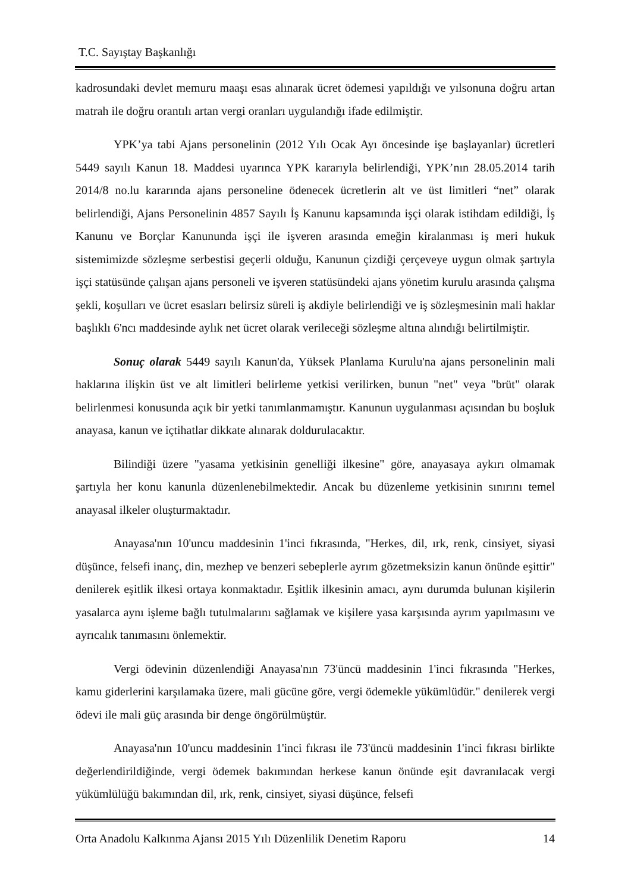T.C. Sayıştay Başkanlığı
kadrosundaki devlet memuru maaşı esas alınarak ücret ödemesi yapıldığı ve yılsonuna doğru artan matrah ile doğru orantılı artan vergi oranları uygulandığı ifade edilmiştir.
YPK’ya tabi Ajans personelinin (2012 Yılı Ocak Ayı öncesinde işe başlayanlar) ücretleri 5449 sayılı Kanun 18. Maddesi uyarınca YPK kararıyla belirlendiği, YPK’nın 28.05.2014 tarih 2014/8 no.lu kararında ajans personeline ödenecek ücretlerin alt ve üst limitleri “net” olarak belirlendiği, Ajans Personelinin 4857 Sayılı İş Kanunu kapsamında işçi olarak istihdam edildiği, İş Kanunu ve Borçlar Kanununda işçi ile işveren arasında emeğin kiralanması iş meri hukuk sistemimizde sözleşme serbestisi geçerli olduğu, Kanunun çizdiği çerçeveye uygun olmak şartıyla işçi statüsünde çalışan ajans personeli ve işveren statüsündeki ajans yönetim kurulu arasında çalışma şekli, koşulları ve ücret esasları belirsiz süreli iş akdiyle belirlendiği ve iş sözleşmesinin mali haklar başlıklı 6'ncı maddesinde aylık net ücret olarak verileceği sözleşme altına alındığı belirtilmiştir.
Sonuç olarak 5449 sayılı Kanun'da, Yüksek Planlama Kurulu'na ajans personelinin mali haklarına ilişkin üst ve alt limitleri belirleme yetkisi verilirken, bunun "net" veya "brüt" olarak belirlenmesi konusunda açık bir yetki tanımlanmamıştır. Kanunun uygulanması açısından bu boşluk anayasa, kanun ve içtihatlar dikkate alınarak doldurulacaktır.
Bilindiği üzere "yasama yetkisinin genelliği ilkesine" göre, anayasaya aykırı olmamak şartıyla her konu kanunla düzenlenebilmektedir. Ancak bu düzenleme yetkisinin sınırını temel anayasal ilkeler oluşturmaktadır.
Anayasa'nın 10'uncu maddesinin 1'inci fıkrasında, "Herkes, dil, ırk, renk, cinsiyet, siyasi düşünce, felsefi inanç, din, mezhep ve benzeri sebeplerle ayrım gözetmeksizin kanun önünde eşittir" denilerek eşitlik ilkesi ortaya konmaktadır. Eşitlik ilkesinin amacı, aynı durumda bulunan kişilerin yasalarca aynı işleme bağlı tutulmalarını sağlamak ve kişilere yasa karşısında ayrım yapılmasını ve ayrıcalık tanımasını önlemektir.
Vergi ödevinin düzenlendiği Anayasa'nın 73'üncü maddesinin 1'inci fıkrasında "Herkes, kamu giderlerini karşılamaka üzere, mali gücüne göre, vergi ödemekle yükümlüdür." denilerek vergi ödevi ile mali güç arasında bir denge öngörülmüştür.
Anayasa'nın 10'uncu maddesinin 1'inci fıkrası ile 73'üncü maddesinin 1'inci fıkrası birlikte değerlendirildiğinde, vergi ödemek bakımından herkese kanun önünde eşit davranılacak vergi yükümlülüğü bakımından dil, ırk, renk, cinsiyet, siyasi düşünce, felsefi
Orta Anadolu Kalkınma Ajansı 2015 Yılı Düzenlilik Denetim Raporu 14